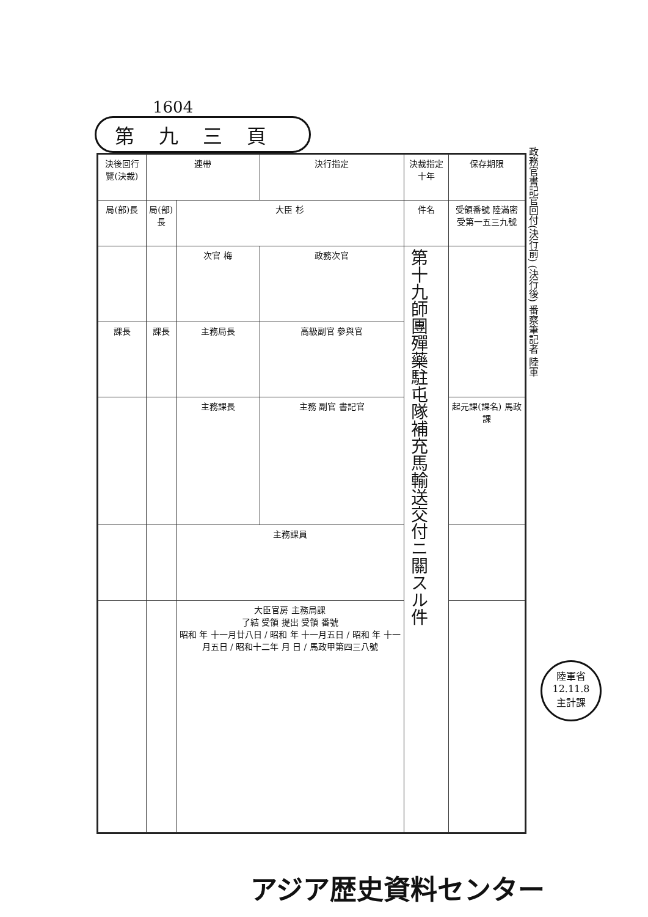1604
第九三頁
| 決後回行覽(決裁) | 連帶 | | 決行指定 | 決裁指定 十年 | 保存期限 |
| 局(部)長 | 局(部)長 | 大臣 杉 | | 件名 | 受領番號 陸滿密受第一五三九號 |
| | | 次官 梅 | 政務次官 | 第十九師團殫藥駐屯隊補充馬輸送交付ニ關スル件 | |
| 課長 | 課長 | 主務局長 | 高級副官 參與官 | | |
| | | 主務課長 | 主務 副官 書記官 | | 起元課(課名) 馬政課 |
| | | 主務課員 | | | |
| | | 大臣官房 主務局課 了結 受領 提出 受領 番號 昭和 年 十一月廿八日 / 昭和 年 十一月五日 / 昭和 年 十一月五日 / 昭和十二年 月 日 / 馬政甲第四三八號 | | | |
政務官書記官回付(決行前) (決行後) 番察筆記者 陸軍
陸軍省
12.11.8
主計課
アジア歴史資料センター